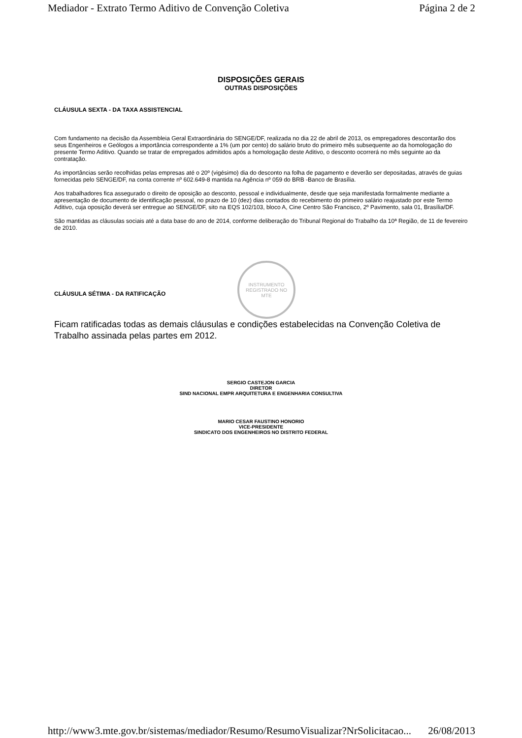Mediador - Extrato Termo Aditivo de Convenção Coletiva Página 2 de 2
DISPOSIÇÕES GERAIS
OUTRAS DISPOSIÇÕES
CLÁUSULA SEXTA - DA TAXA ASSISTENCIAL
Com fundamento na decisão da Assembleia Geral Extraordinária do SENGE/DF, realizada no dia 22 de abril de 2013, os empregadores descontarão dos seus Engenheiros e Geólogos a importância correspondente a 1% (um por cento) do salário bruto do primeiro mês subsequente ao da homologação do presente Termo Aditivo. Quando se tratar de empregados admitidos após a homologação deste Aditivo, o desconto ocorrerá no mês seguinte ao da contratação.
As importâncias serão recolhidas pelas empresas até o 20º (vigésimo) dia do desconto na folha de pagamento e deverão ser depositadas, através de guias fornecidas pelo SENGE/DF, na conta corrente nº 602.649-8 mantida na Agência nº 059 do BRB -Banco de Brasília.
Aos trabalhadores fica assegurado o direito de oposição ao desconto, pessoal e individualmente, desde que seja manifestada formalmente mediante a apresentação de documento de identificação pessoal, no prazo de 10 (dez) dias contados do recebimento do primeiro salário reajustado por este Termo Aditivo, cuja oposição deverá ser entregue ao SENGE/DF, sito na EQS 102/103, bloco A, Cine Centro São Francisco, 2º Pavimento, sala 01, Brasília/DF.
São mantidas as cláusulas sociais até a data base do ano de 2014, conforme deliberação do Tribunal Regional do Trabalho da 10ª Região, de 11 de fevereiro de 2010.
INSTRUMENTO
REGISTRADO NO
MTE
CLÁUSULA SÉTIMA - DA RATIFICAÇÃO
Ficam ratificadas todas as demais cláusulas e condições estabelecidas na Convenção Coletiva de Trabalho assinada pelas partes em 2012.
SERGIO CASTEJON GARCIA
DIRETOR
SIND NACIONAL EMPR ARQUITETURA E ENGENHARIA CONSULTIVA
MARIO CESAR FAUSTINO HONORIO
VICE-PRESIDENTE
SINDICATO DOS ENGENHEIROS NO DISTRITO FEDERAL
http://www3.mte.gov.br/sistemas/mediador/Resumo/ResumoVisualizar?NrSolicitacao... 26/08/2013